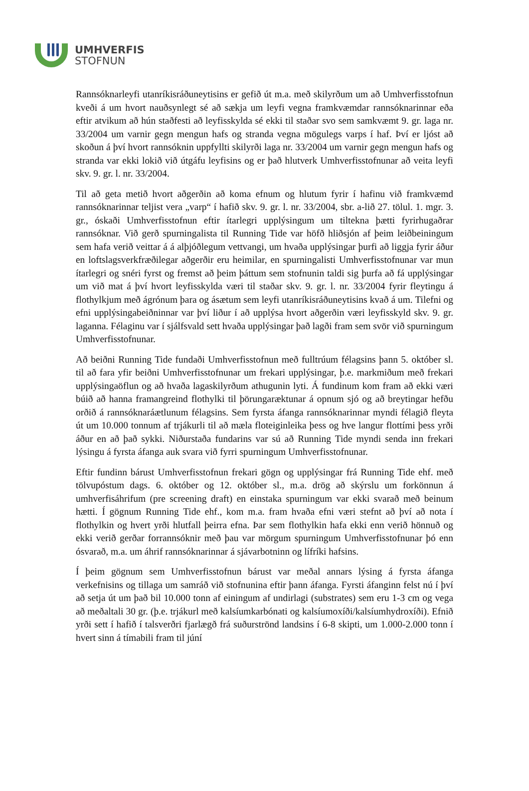UMHVERFIS
STOFNUN
Rannsóknarleyfi utanríkisráðuneytisins er gefið út m.a. með skilyrðum um að Umhverfisstofnun kveði á um hvort nauðsynlegt sé að sækja um leyfi vegna framkvæmdar rannsóknarinnar eða eftir atvikum að hún staðfesti að leyfisskylda sé ekki til staðar svo sem samkvæmt 9. gr. laga nr. 33/2004 um varnir gegn mengun hafs og stranda vegna mögulegs varps í haf. Því er ljóst að skoðun á því hvort rannsóknin uppfyllti skilyrði laga nr. 33/2004 um varnir gegn mengun hafs og stranda var ekki lokið við útgáfu leyfisins og er það hlutverk Umhverfisstofnunar að veita leyfi skv. 9. gr. l. nr. 33/2004.
Til að geta metið hvort aðgerðin að koma efnum og hlutum fyrir í hafinu við framkvæmd rannsóknarinnar teljist vera „varp“ í hafið skv. 9. gr. l. nr. 33/2004, sbr. a-lið 27. tölul. 1. mgr. 3. gr., óskaði Umhverfisstofnun eftir ítarlegri upplýsingum um tiltekna þætti fyrirhugaðrar rannsóknar. Við gerð spurningalista til Running Tide var höfð hliðsjón af þeim leiðbeiningum sem hafa verið veittar á á alþjóðlegum vettvangi, um hvaða upplýsingar þurfi að liggja fyrir áður en loftslagsverkfræðilegar aðgerðir eru heimilar, en spurningalisti Umhverfisstofnunar var mun ítarlegri og snéri fyrst og fremst að þeim þáttum sem stofnunin taldi sig þurfa að fá upplýsingar um við mat á því hvort leyfisskylda væri til staðar skv. 9. gr. l. nr. 33/2004 fyrir fleytingu á flothylkjum með ágrónum þara og ásætum sem leyfi utanríkisráðuneytisins kvað á um. Tilefni og efni upplýsingabeiðninnar var því liður í að upplýsa hvort aðgerðin væri leyfisskyld skv. 9. gr. laganna. Félaginu var í sjálfsvald sett hvaða upplýsingar það lagði fram sem svör við spurningum Umhverfisstofnunar.
Að beiðni Running Tide fundaði Umhverfisstofnun með fulltrúum félagsins þann 5. október sl. til að fara yfir beiðni Umhverfisstofnunar um frekari upplýsingar, þ.e. markmiðum með frekari upplýsingaöflun og að hvaða lagaskilyrðum athugunin lyti. Á fundinum kom fram að ekki væri búið að hanna framangreind flothylki til þörungaræktunar á opnum sjó og að breytingar hefðu orðið á rannsóknaráætlunum félagsins. Sem fyrsta áfanga rannsóknarinnar myndi félagið fleyta út um 10.000 tonnum af trjákurli til að mæla floteiginleika þess og hve langur flottími þess yrði áður en að það sykki. Niðurstaða fundarins var sú að Running Tide myndi senda inn frekari lýsingu á fyrsta áfanga auk svara við fyrri spurningum Umhverfisstofnunar.
Eftir fundinn bárust Umhverfisstofnun frekari gögn og upplýsingar frá Running Tide ehf. með tölvupóstum dags. 6. október og 12. október sl., m.a. drög að skýrslu um forkönnun á umhverfisáhrifum (pre screening draft) en einstaka spurningum var ekki svarað með beinum hætti. Í gögnum Running Tide ehf., kom m.a. fram hvaða efni væri stefnt að því að nota í flothylkin og hvert yrði hlutfall þeirra efna. Þar sem flothylkin hafa ekki enn verið hönnuð og ekki verið gerðar forrannsóknir með þau var mörgum spurningum Umhverfisstofnunar þó enn ósvarað, m.a. um áhrif rannsóknarinnar á sjávarbotninn og lífríki hafsins.
Í þeim gögnum sem Umhverfisstofnun bárust var meðal annars lýsing á fyrsta áfanga verkefnisins og tillaga um samráð við stofnunina eftir þann áfanga. Fyrsti áfanginn felst nú í því að setja út um það bil 10.000 tonn af einingum af undirlagi (substrates) sem eru 1-3 cm og vega að meðaltali 30 gr. (þ.e. trjákurl með kalsíumkarbónati og kalsíumoxíði/kalsíumhydroxíði). Efnið yrði sett í hafið í talsverðri fjarlægð frá suðurströnd landsins í 6-8 skipti, um 1.000-2.000 tonn í hvert sinn á tímabili fram til júní